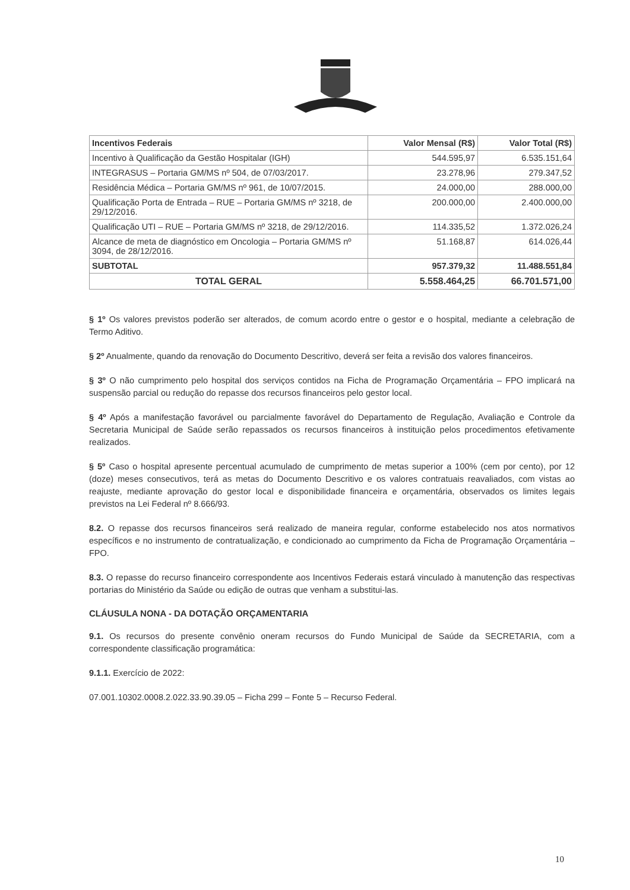| Incentivos Federais | Valor Mensal (R$) | Valor Total (R$) |
| --- | --- | --- |
| Incentivo à Qualificação da Gestão Hospitalar (IGH) | 544.595,97 | 6.535.151,64 |
| INTEGRASUS – Portaria GM/MS nº 504, de 07/03/2017. | 23.278,96 | 279.347,52 |
| Residência Médica – Portaria GM/MS nº 961, de 10/07/2015. | 24.000,00 | 288.000,00 |
| Qualificação Porta de Entrada – RUE – Portaria GM/MS nº 3218, de 29/12/2016. | 200.000,00 | 2.400.000,00 |
| Qualificação UTI – RUE – Portaria GM/MS nº 3218, de 29/12/2016. | 114.335,52 | 1.372.026,24 |
| Alcance de meta de diagnóstico em Oncologia – Portaria GM/MS nº 3094, de 28/12/2016. | 51.168,87 | 614.026,44 |
| SUBTOTAL | 957.379,32 | 11.488.551,84 |
| TOTAL GERAL | 5.558.464,25 | 66.701.571,00 |
§ 1º Os valores previstos poderão ser alterados, de comum acordo entre o gestor e o hospital, mediante a celebração de Termo Aditivo.
§ 2º Anualmente, quando da renovação do Documento Descritivo, deverá ser feita a revisão dos valores financeiros.
§ 3º O não cumprimento pelo hospital dos serviços contidos na Ficha de Programação Orçamentária – FPO implicará na suspensão parcial ou redução do repasse dos recursos financeiros pelo gestor local.
§ 4º Após a manifestação favorável ou parcialmente favorável do Departamento de Regulação, Avaliação e Controle da Secretaria Municipal de Saúde serão repassados os recursos financeiros à instituição pelos procedimentos efetivamente realizados.
§ 5º Caso o hospital apresente percentual acumulado de cumprimento de metas superior a 100% (cem por cento), por 12 (doze) meses consecutivos, terá as metas do Documento Descritivo e os valores contratuais reavaliados, com vistas ao reajuste, mediante aprovação do gestor local e disponibilidade financeira e orçamentária, observados os limites legais previstos na Lei Federal nº 8.666/93.
8.2. O repasse dos recursos financeiros será realizado de maneira regular, conforme estabelecido nos atos normativos específicos e no instrumento de contratualização, e condicionado ao cumprimento da Ficha de Programação Orçamentária – FPO.
8.3. O repasse do recurso financeiro correspondente aos Incentivos Federais estará vinculado à manutenção das respectivas portarias do Ministério da Saúde ou edição de outras que venham a substitui-las.
CLÁUSULA NONA - DA DOTAÇÃO ORÇAMENTARIA
9.1. Os recursos do presente convênio oneram recursos do Fundo Municipal de Saúde da SECRETARIA, com a correspondente classificação programática:
9.1.1. Exercício de 2022:
07.001.10302.0008.2.022.33.90.39.05 – Ficha 299 – Fonte 5 – Recurso Federal.
10